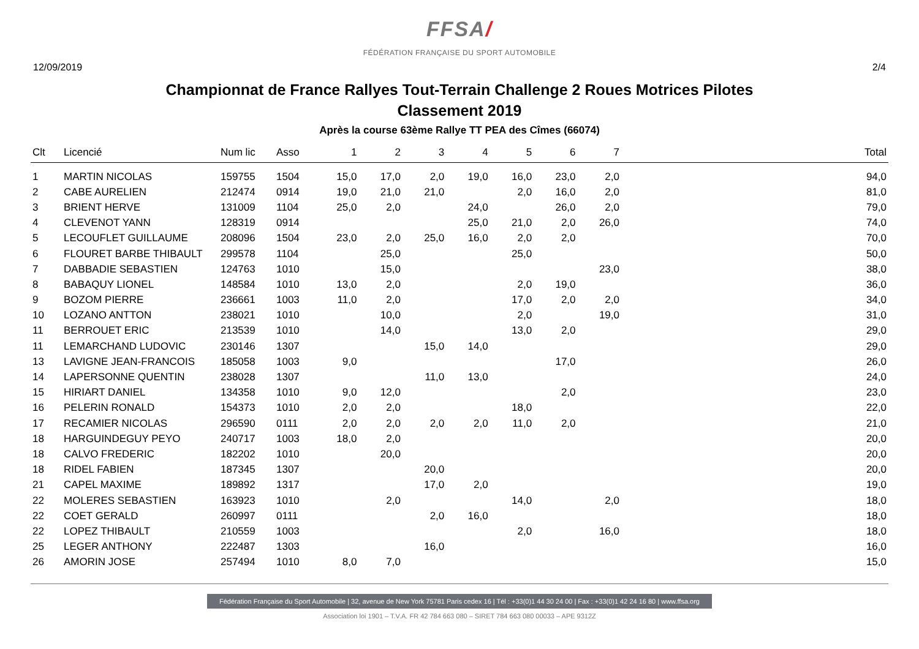FFSA/
FÉDÉRATION FRANÇAISE DU SPORT AUTOMOBILE
12/09/2019 2/4
Championnat de France Rallyes Tout-Terrain Challenge 2 Roues Motrices Pilotes
Classement 2019
Après la course 63ème Rallye TT PEA des Cîmes (66074)
| Clt | Licencié | Num lic | Asso | 1 | 2 | 3 | 4 | 5 | 6 | 7 | Total |
| --- | --- | --- | --- | --- | --- | --- | --- | --- | --- | --- | --- |
| 1 | MARTIN NICOLAS | 159755 | 1504 | 15,0 | 17,0 | 2,0 | 19,0 | 16,0 | 23,0 | 2,0 | 94,0 |
| 2 | CABE AURELIEN | 212474 | 0914 | 19,0 | 21,0 | 21,0 | | 2,0 | 16,0 | 2,0 | 81,0 |
| 3 | BRIENT HERVE | 131009 | 1104 | 25,0 | 2,0 | | 24,0 | | 26,0 | 2,0 | 79,0 |
| 4 | CLEVENOT YANN | 128319 | 0914 | | | | 25,0 | 21,0 | 2,0 | 26,0 | 74,0 |
| 5 | LECOUFLET GUILLAUME | 208096 | 1504 | 23,0 | 2,0 | 25,0 | 16,0 | 2,0 | 2,0 | | 70,0 |
| 6 | FLOURET BARBE THIBAULT | 299578 | 1104 | | 25,0 | | | 25,0 | | | 50,0 |
| 7 | DABBADIE SEBASTIEN | 124763 | 1010 | | 15,0 | | | | | 23,0 | 38,0 |
| 8 | BABAQUY LIONEL | 148584 | 1010 | 13,0 | 2,0 | | | 2,0 | 19,0 | | 36,0 |
| 9 | BOZOM PIERRE | 236661 | 1003 | 11,0 | 2,0 | | | 17,0 | 2,0 | 2,0 | 34,0 |
| 10 | LOZANO ANTTON | 238021 | 1010 | | 10,0 | | | 2,0 | | 19,0 | 31,0 |
| 11 | BERROUET ERIC | 213539 | 1010 | | 14,0 | | | 13,0 | 2,0 | | 29,0 |
| 11 | LEMARCHAND LUDOVIC | 230146 | 1307 | | | 15,0 | 14,0 | | | | 29,0 |
| 13 | LAVIGNE JEAN-FRANCOIS | 185058 | 1003 | 9,0 | | | | | 17,0 | | 26,0 |
| 14 | LAPERSONNE QUENTIN | 238028 | 1307 | | | 11,0 | 13,0 | | | | 24,0 |
| 15 | HIRIART DANIEL | 134358 | 1010 | 9,0 | 12,0 | | | | 2,0 | | 23,0 |
| 16 | PELERIN RONALD | 154373 | 1010 | 2,0 | 2,0 | | | 18,0 | | | 22,0 |
| 17 | RECAMIER NICOLAS | 296590 | 0111 | 2,0 | 2,0 | 2,0 | 2,0 | 11,0 | 2,0 | | 21,0 |
| 18 | HARGUINDEGUY PEYO | 240717 | 1003 | 18,0 | 2,0 | | | | | | 20,0 |
| 18 | CALVO FREDERIC | 182202 | 1010 | | 20,0 | | | | | | 20,0 |
| 18 | RIDEL FABIEN | 187345 | 1307 | | | 20,0 | | | | | 20,0 |
| 21 | CAPEL MAXIME | 189892 | 1317 | | | 17,0 | 2,0 | | | | 19,0 |
| 22 | MOLERES SEBASTIEN | 163923 | 1010 | | 2,0 | | | 14,0 | | 2,0 | 18,0 |
| 22 | COET GERALD | 260997 | 0111 | | | 2,0 | 16,0 | | | | 18,0 |
| 22 | LOPEZ THIBAULT | 210559 | 1003 | | | | | 2,0 | | 16,0 | 18,0 |
| 25 | LEGER ANTHONY | 222487 | 1303 | | | 16,0 | | | | | 16,0 |
| 26 | AMORIN JOSE | 257494 | 1010 | 8,0 | 7,0 | | | | | | 15,0 |
Fédération Française du Sport Automobile | 32, avenue de New York 75781 Paris cedex 16 | Tél : +33(0)1 44 30 24 00 | Fax : +33(0)1 42 24 16 80 | www.ffsa.org
Association loi 1901 – T.V.A. FR 42 784 663 080 – SIRET 784 663 080 00033 – APE 9312Z